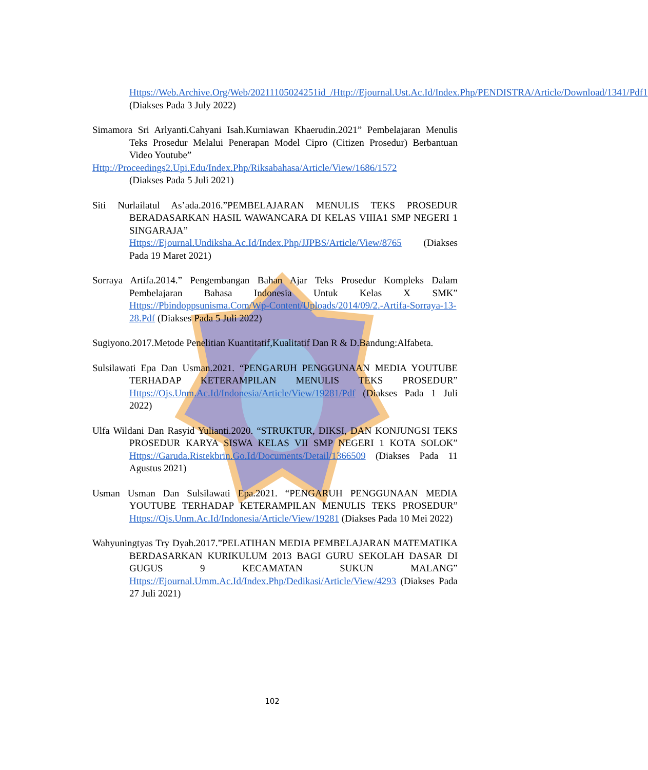Https://Web.Archive.Org/Web/20211105024251id_/Http://Ejournal.Ust.Ac.Id/Index.Php/PENDISTRA/Article/Download/1341/Pdf1 (Diakses Pada 3 July 2022)
Simamora Sri Arlyanti.Cahyani Isah.Kurniawan Khaerudin.2021” Pembelajaran Menulis Teks Prosedur Melalui Penerapan Model Cipro (Citizen Prosedur) Berbantuan Video Youtube”
Http://Proceedings2.Upi.Edu/Index.Php/Riksabahasa/Article/View/1686/1572
(Diakses Pada 5 Juli 2021)
Siti Nurlailatul As’ada.2016.”PEMBELAJARAN MENULIS TEKS PROSEDUR BERADASARKAN HASIL WAWANCARA DI KELAS VIIIA1 SMP NEGERI 1 SINGARAJA” Https://Ejournal.Undiksha.Ac.Id/Index.Php/JJPBS/Article/View/8765 (Diakses Pada 19 Maret 2021)
Sorraya Artifa.2014.” Pengembangan Bahan Ajar Teks Prosedur Kompleks Dalam Pembelajaran Bahasa Indonesia Untuk Kelas X SMK” Https://Pbindoppsunisma.Com/Wp-Content/Uploads/2014/09/2.-Artifa-Sorraya-13-28.Pdf (Diakses Pada 5 Juli 2022)
Sugiyono.2017.Metode Penelitian Kuantitatif,Kualitatif Dan R & D.Bandung:Alfabeta.
Sulsilawati Epa Dan Usman.2021. “PENGARUH PENGGUNAAN MEDIA YOUTUBE TERHADAP KETERAMPILAN MENULIS TEKS PROSEDUR” Https://Ojs.Unm.Ac.Id/Indonesia/Article/View/19281/Pdf (Diakses Pada 1 Juli 2022)
Ulfa Wildani Dan Rasyid Yulianti.2020. “STRUKTUR, DIKSI, DAN KONJUNGSI TEKS PROSEDUR KARYA SISWA KELAS VII SMP NEGERI 1 KOTA SOLOK” Https://Garuda.Ristekbrin.Go.Id/Documents/Detail/1366509 (Diakses Pada 11 Agustus 2021)
Usman Usman Dan Sulsilawati Epa.2021. “PENGARUH PENGGUNAAN MEDIA YOUTUBE TERHADAP KETERAMPILAN MENULIS TEKS PROSEDUR” Https://Ojs.Unm.Ac.Id/Indonesia/Article/View/19281 (Diakses Pada 10 Mei 2022)
Wahyuningtyas Try Dyah.2017.”PELATIHAN MEDIA PEMBELAJARAN MATEMATIKA BERDASARKAN KURIKULUM 2013 BAGI GURU SEKOLAH DASAR DI GUGUS 9 KECAMATAN SUKUN MALANG” Https://Ejournal.Umm.Ac.Id/Index.Php/Dedikasi/Article/View/4293 (Diakses Pada 27 Juli 2021)
102